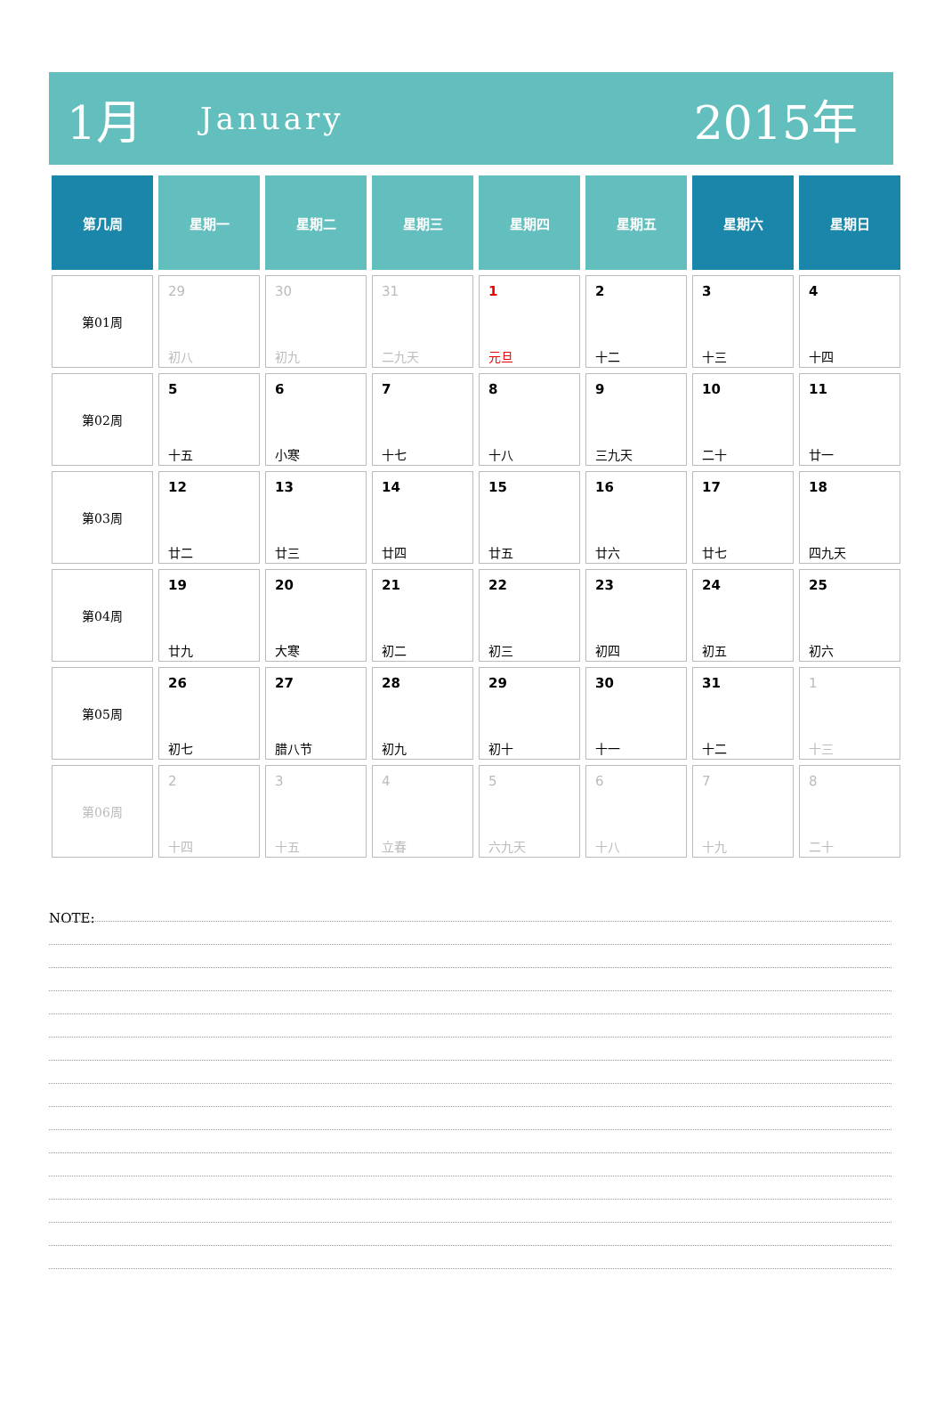1月 January 2015年
| 第几周 | 星期一 | 星期二 | 星期三 | 星期四 | 星期五 | 星期六 | 星期日 |
| --- | --- | --- | --- | --- | --- | --- | --- |
| 第01周 | 29 初八 | 30 初九 | 31 二九天 | 1 元旦 | 2 十二 | 3 十三 | 4 十四 |
| 第02周 | 5 十五 | 6 小寒 | 7 十七 | 8 十八 | 9 三九天 | 10 二十 | 11 廿一 |
| 第03周 | 12 廿二 | 13 廿三 | 14 廿四 | 15 廿五 | 16 廿六 | 17 廿七 | 18 四九天 |
| 第04周 | 19 廿九 | 20 大寒 | 21 初二 | 22 初三 | 23 初四 | 24 初五 | 25 初六 |
| 第05周 | 26 初七 | 27 腊八节 | 28 初九 | 29 初十 | 30 十一 | 31 十二 | 1 十三 |
| 第06周 | 2 十四 | 3 十五 | 4 立春 | 5 六九天 | 6 十八 | 7 十九 | 8 二十 |
NOTE: